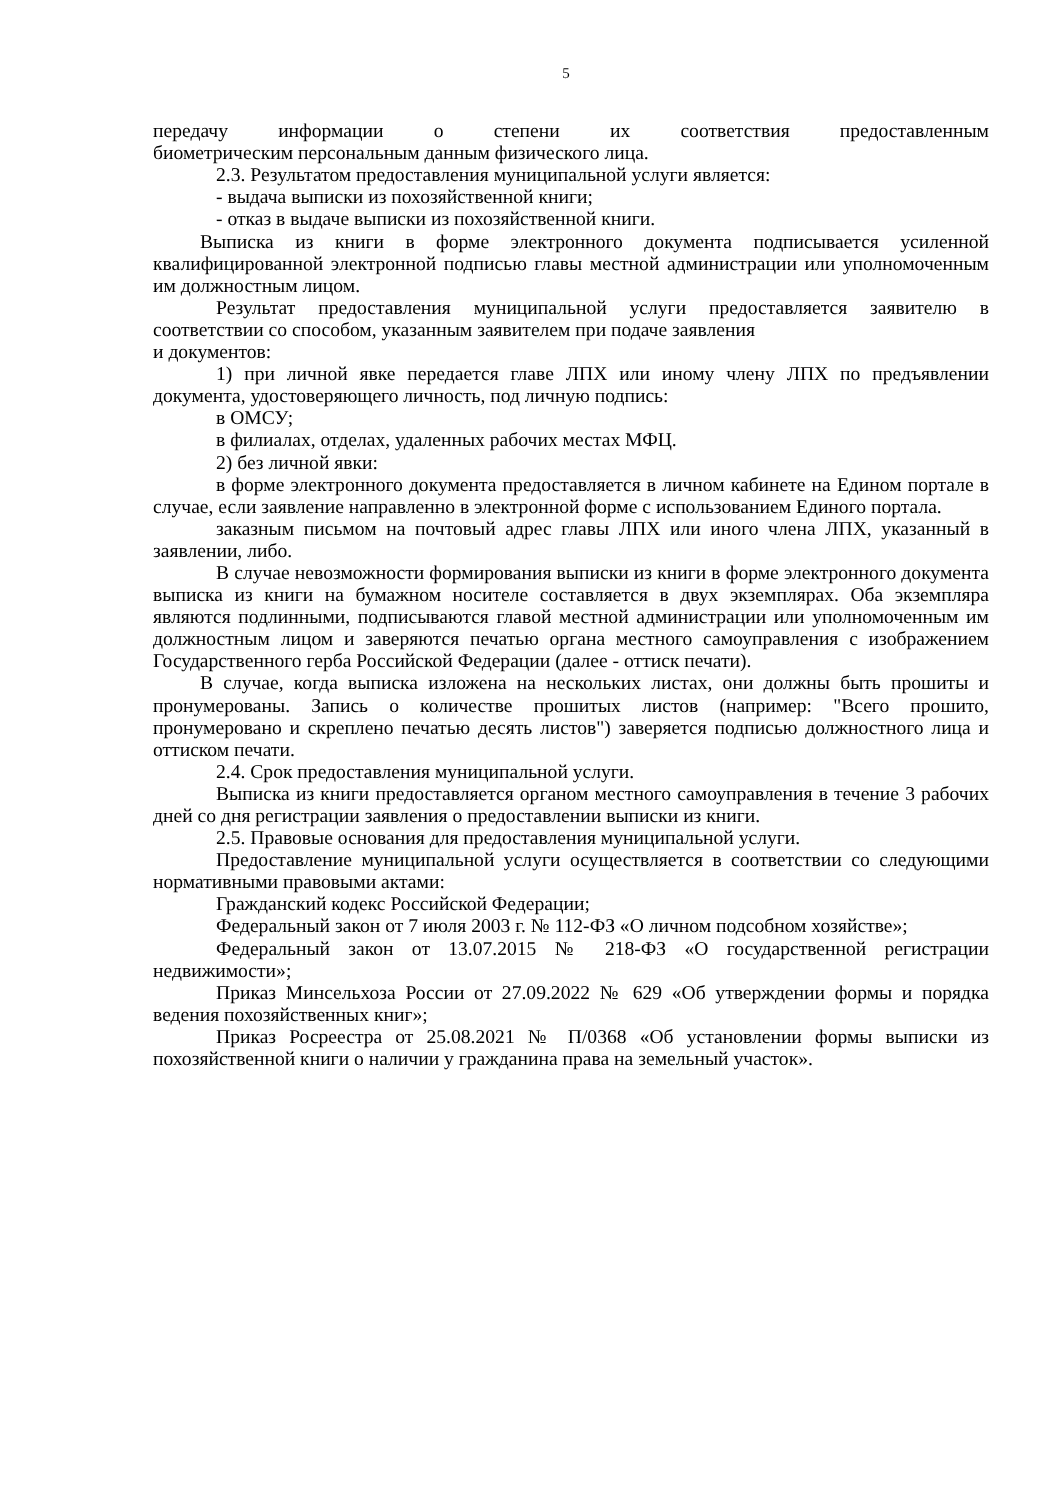5
передачу информации о степени их соответствия предоставленным
биометрическим персональным данным физического лица.
2.3. Результатом предоставления муниципальной услуги является:
- выдача выписки из похозяйственной книги;
- отказ в выдаче выписки из похозяйственной книги.
Выписка из книги в форме электронного документа подписывается усиленной квалифицированной электронной подписью главы местной администрации или уполномоченным им должностным лицом.
Результат предоставления муниципальной услуги предоставляется заявителю в соответствии со способом, указанным заявителем при подаче заявления
и документов:
1) при личной явке передается главе ЛПХ или иному члену ЛПХ по предъявлении документа, удостоверяющего личность, под личную подпись:
в ОМСУ;
в филиалах, отделах, удаленных рабочих местах МФЦ.
2) без личной явки:
в форме электронного документа предоставляется в личном кабинете на Едином портале в случае, если заявление направленно в электронной форме с использованием Единого портала.
заказным письмом на почтовый адрес главы ЛПХ или иного члена ЛПХ, указанный в заявлении, либо.
В случае невозможности формирования выписки из книги в форме электронного документа выписка из книги на бумажном носителе составляется в двух экземплярах. Оба экземпляра являются подлинными, подписываются главой местной администрации или уполномоченным им должностным лицом и заверяются печатью органа местного самоуправления с изображением Государственного герба Российской Федерации (далее - оттиск печати).
В случае, когда выписка изложена на нескольких листах, они должны быть прошиты и пронумерованы. Запись о количестве прошитых листов (например: "Всего прошито, пронумеровано и скреплено печатью десять листов") заверяется подписью должностного лица и оттиском печати.
2.4. Срок предоставления муниципальной услуги.
Выписка из книги предоставляется органом местного самоуправления в течение 3 рабочих дней со дня регистрации заявления о предоставлении выписки из книги.
2.5. Правовые основания для предоставления муниципальной услуги.
Предоставление муниципальной услуги осуществляется в соответствии со следующими нормативными правовыми актами:
Гражданский кодекс Российской Федерации;
Федеральный закон от 7 июля 2003 г. № 112-ФЗ «О личном подсобном хозяйстве»;
Федеральный закон от 13.07.2015 № 218-ФЗ «О государственной регистрации недвижимости»;
Приказ Минсельхоза России от 27.09.2022 № 629 «Об утверждении формы и порядка ведения похозяйственных книг»;
Приказ Росреестра от 25.08.2021 № П/0368 «Об установлении формы выписки из похозяйственной книги о наличии у гражданина права на земельный участок».